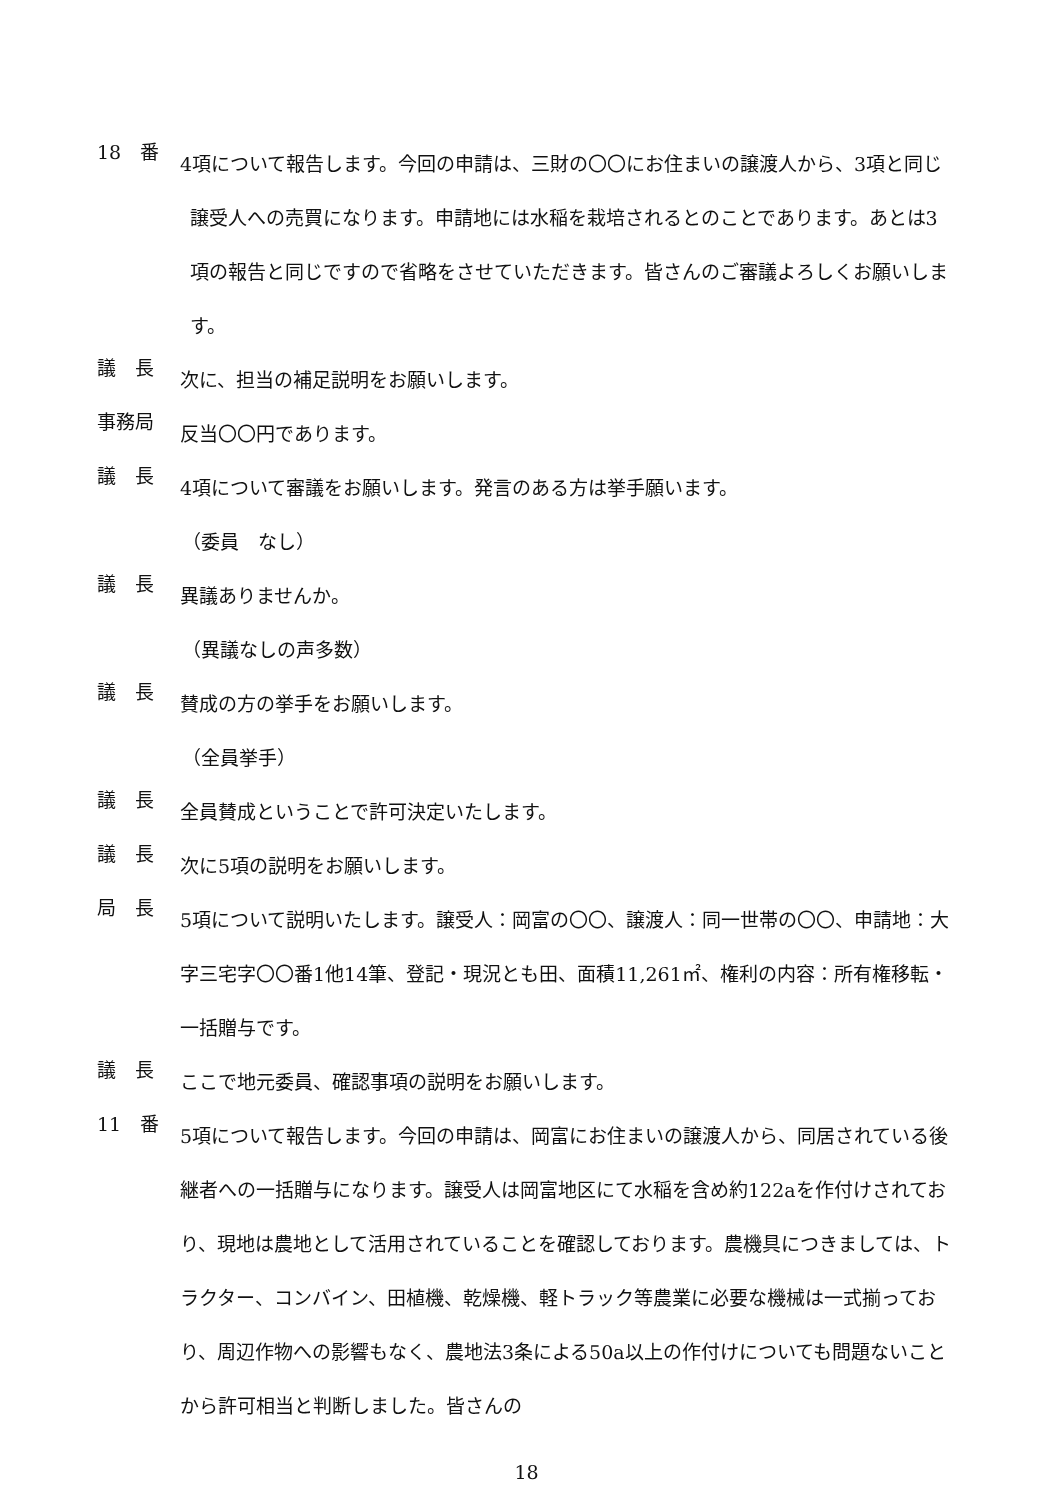18　番
4項について報告します。今回の申請は、三財の〇〇にお住まいの譲渡人から、3項と同じ譲受人への売買になります。申請地には水稲を栽培されるとのことであります。あとは3項の報告と同じですので省略をさせていただきます。皆さんのご審議よろしくお願いします。
議　長
次に、担当の補足説明をお願いします。
事務局
反当〇〇円であります。
議　長
4項について審議をお願いします。発言のある方は挙手願います。
（委員　なし）
議　長
異議ありませんか。
（異議なしの声多数）
議　長
賛成の方の挙手をお願いします。
（全員挙手）
議　長
全員賛成ということで許可決定いたします。
議　長
次に5項の説明をお願いします。
局　長
5項について説明いたします。譲受人：岡富の〇〇、譲渡人：同一世帯の〇〇、申請地：大字三宅字〇〇番1他14筆、登記・現況とも田、面積11,261㎡、権利の内容：所有権移転・一括贈与です。
議　長
ここで地元委員、確認事項の説明をお願いします。
11　番
5項について報告します。今回の申請は、岡富にお住まいの譲渡人から、同居されている後継者への一括贈与になります。譲受人は岡富地区にて水稲を含め約122aを作付けされており、現地は農地として活用されていることを確認しております。農機具につきましては、トラクター、コンバイン、田植機、乾燥機、軽トラック等農業に必要な機械は一式揃っており、周辺作物への影響もなく、農地法3条による50a以上の作付けについても問題ないことから許可相当と判断しました。皆さんの
18